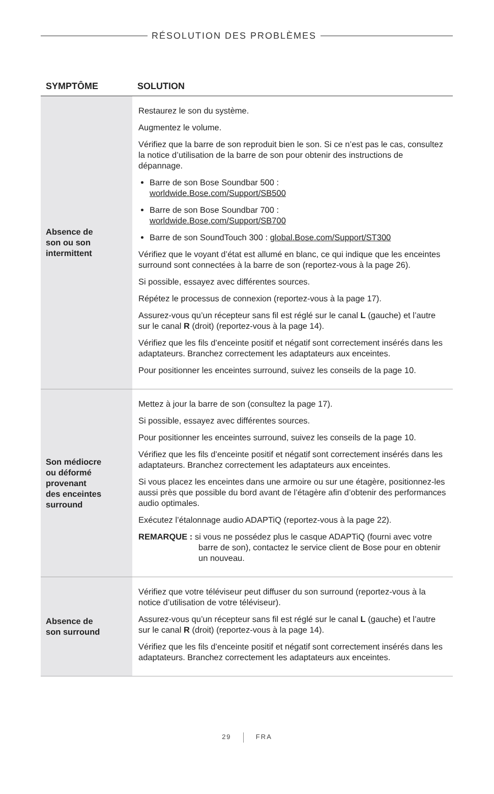RÉSOLUTION DES PROBLÈMES
| SYMPTÔME | SOLUTION |
| --- | --- |
| Absence de son ou son intermittent | Restaurez le son du système. Augmentez le volume. Vérifiez que la barre de son reproduit bien le son. Si ce n’est pas le cas, consultez la notice d’utilisation de la barre de son pour obtenir des instructions de dépannage. Barre de son Bose Soundbar 500 : worldwide.Bose.com/Support/SB500 Barre de son Bose Soundbar 700 : worldwide.Bose.com/Support/SB700 Barre de son SoundTouch 300 : global.Bose.com/Support/ST300 Vérifiez que le voyant d’état est allumé en blanc, ce qui indique que les enceintes surround sont connectées à la barre de son (reportez-vous à la page 26). Si possible, essayez avec différentes sources. Répétez le processus de connexion (reportez-vous à la page 17). Assurez-vous qu’un récepteur sans fil est réglé sur le canal L (gauche) et l’autre sur le canal R (droit) (reportez-vous à la page 14). Vérifiez que les fils d’enceinte positif et négatif sont correctement insérés dans les adaptateurs. Branchez correctement les adaptateurs aux enceintes. Pour positionner les enceintes surround, suivez les conseils de la page 10. |
| Son médiocre ou déformé provenant des enceintes surround | Mettez à jour la barre de son (consultez la page 17). Si possible, essayez avec différentes sources. Pour positionner les enceintes surround, suivez les conseils de la page 10. Vérifiez que les fils d’enceinte positif et négatif sont correctement insérés dans les adaptateurs. Branchez correctement les adaptateurs aux enceintes. Si vous placez les enceintes dans une armoire ou sur une étagère, positionnez-les aussi près que possible du bord avant de l’étagère afin d’obtenir des performances audio optimales. Exécutez l’étalonnage audio ADAPTiQ (reportez-vous à la page 22). REMARQUE : si vous ne possédez plus le casque ADAPTiQ (fourni avec votre barre de son), contactez le service client de Bose pour en obtenir un nouveau. |
| Absence de son surround | Vérifiez que votre téléviseur peut diffuser du son surround (reportez-vous à la notice d’utilisation de votre téléviseur). Assurez-vous qu’un récepteur sans fil est réglé sur le canal L (gauche) et l’autre sur le canal R (droit) (reportez-vous à la page 14). Vérifiez que les fils d’enceinte positif et négatif sont correctement insérés dans les adaptateurs. Branchez correctement les adaptateurs aux enceintes. |
29 FRA